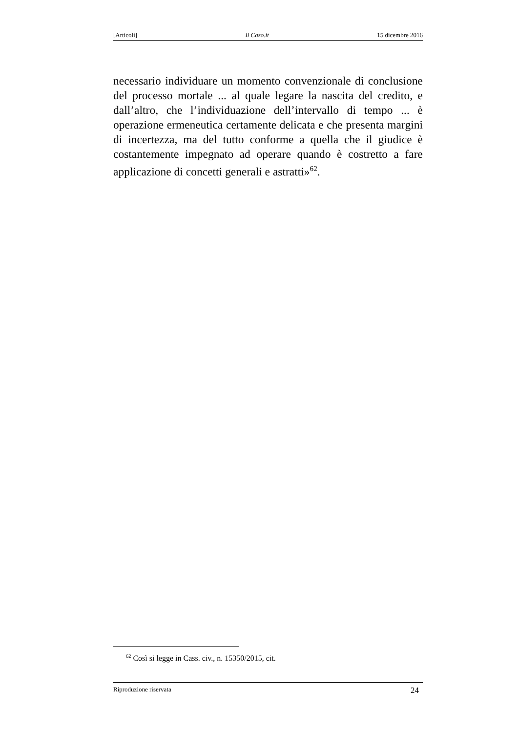[Articoli] Il Caso.it 15 dicembre 2016
necessario individuare un momento convenzionale di conclusione del processo mortale ... al quale legare la nascita del credito, e dall’altro, che l’individuazione dell’intervallo di tempo ... è operazione ermeneutica certamente delicata e che presenta margini di incertezza, ma del tutto conforme a quella che il giudice è costantemente impegnato ad operare quando è costretto a fare applicazione di concetti generali e astratti»<sup>62</sup>.
<sup>62</sup> Così si legge in Cass. civ., n. 15350/2015, cit.
Riproduzione riservata 24